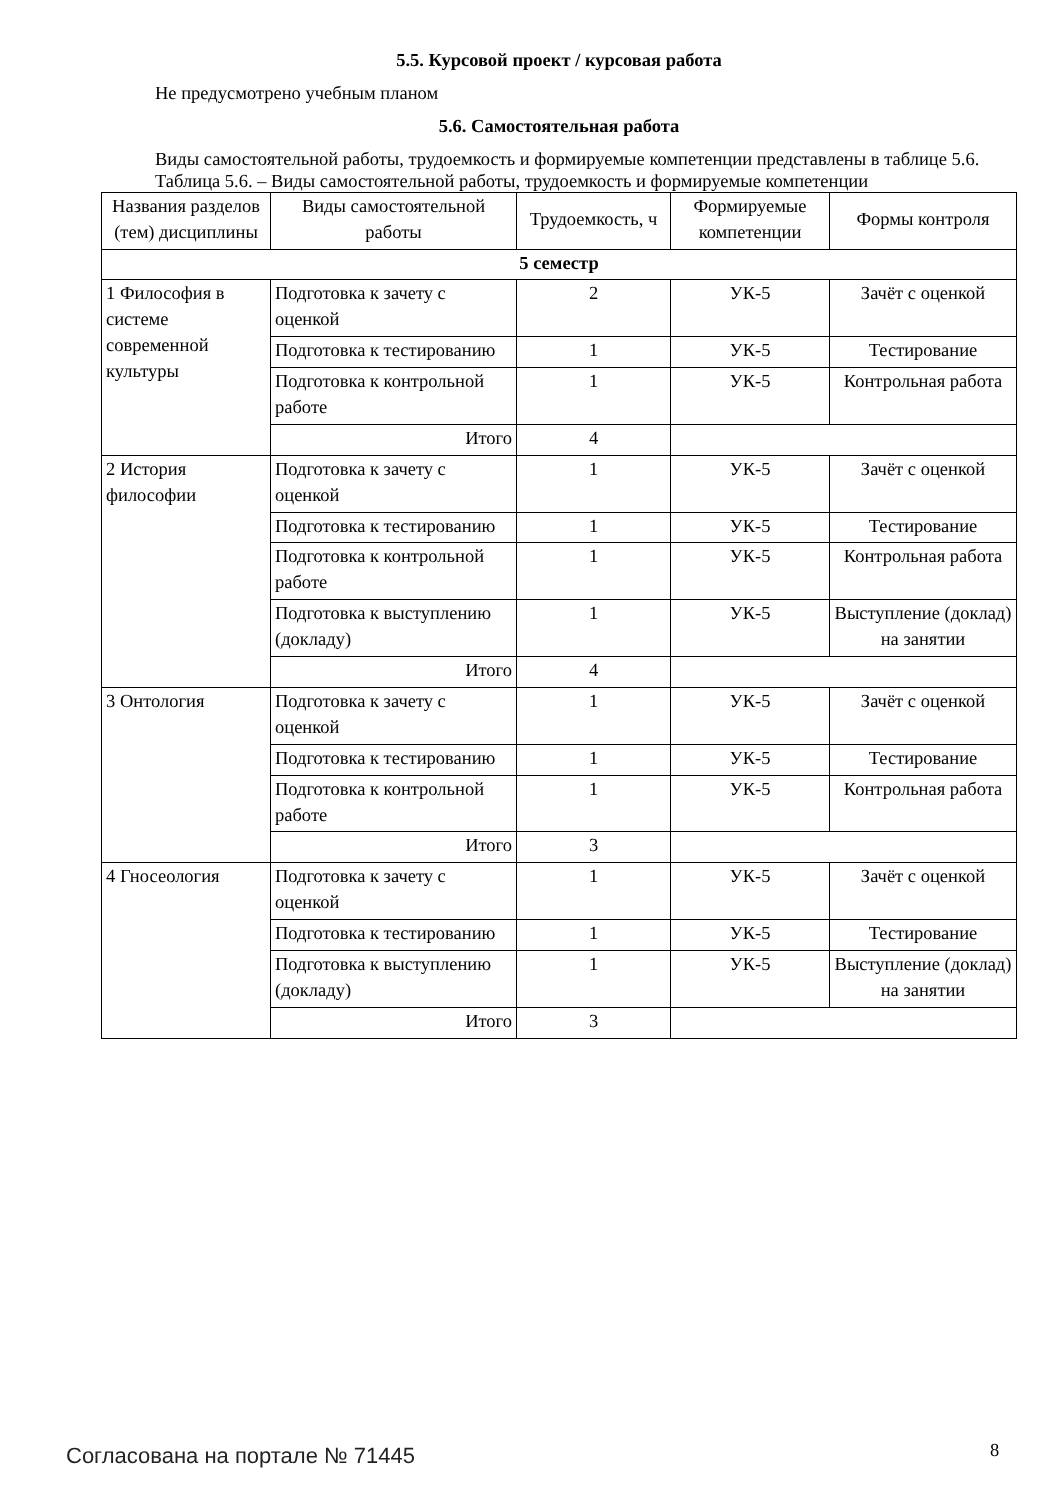5.5. Курсовой проект / курсовая работа
Не предусмотрено учебным планом
5.6. Самостоятельная работа
Виды самостоятельной работы, трудоемкость и формируемые компетенции представлены в таблице 5.6.
Таблица 5.6. – Виды самостоятельной работы, трудоемкость и формируемые компетенции
| Названия разделов (тем) дисциплины | Виды самостоятельной работы | Трудоемкость, ч | Формируемые компетенции | Формы контроля |
| --- | --- | --- | --- | --- |
| 5 семестр | | | | |
| 1 Философия в системе современной культуры | Подготовка к зачету с оценкой | 2 | УК-5 | Зачёт с оценкой |
| | Подготовка к тестированию | 1 | УК-5 | Тестирование |
| | Подготовка к контрольной работе | 1 | УК-5 | Контрольная работа |
| | Итого | 4 | | |
| 2 История философии | Подготовка к зачету с оценкой | 1 | УК-5 | Зачёт с оценкой |
| | Подготовка к тестированию | 1 | УК-5 | Тестирование |
| | Подготовка к контрольной работе | 1 | УК-5 | Контрольная работа |
| | Подготовка к выступлению (докладу) | 1 | УК-5 | Выступление (доклад) на занятии |
| | Итого | 4 | | |
| 3 Онтология | Подготовка к зачету с оценкой | 1 | УК-5 | Зачёт с оценкой |
| | Подготовка к тестированию | 1 | УК-5 | Тестирование |
| | Подготовка к контрольной работе | 1 | УК-5 | Контрольная работа |
| | Итого | 3 | | |
| 4 Гносеология | Подготовка к зачету с оценкой | 1 | УК-5 | Зачёт с оценкой |
| | Подготовка к тестированию | 1 | УК-5 | Тестирование |
| | Подготовка к выступлению (докладу) | 1 | УК-5 | Выступление (доклад) на занятии |
| | Итого | 3 | | |
Согласована на портале № 71445 8